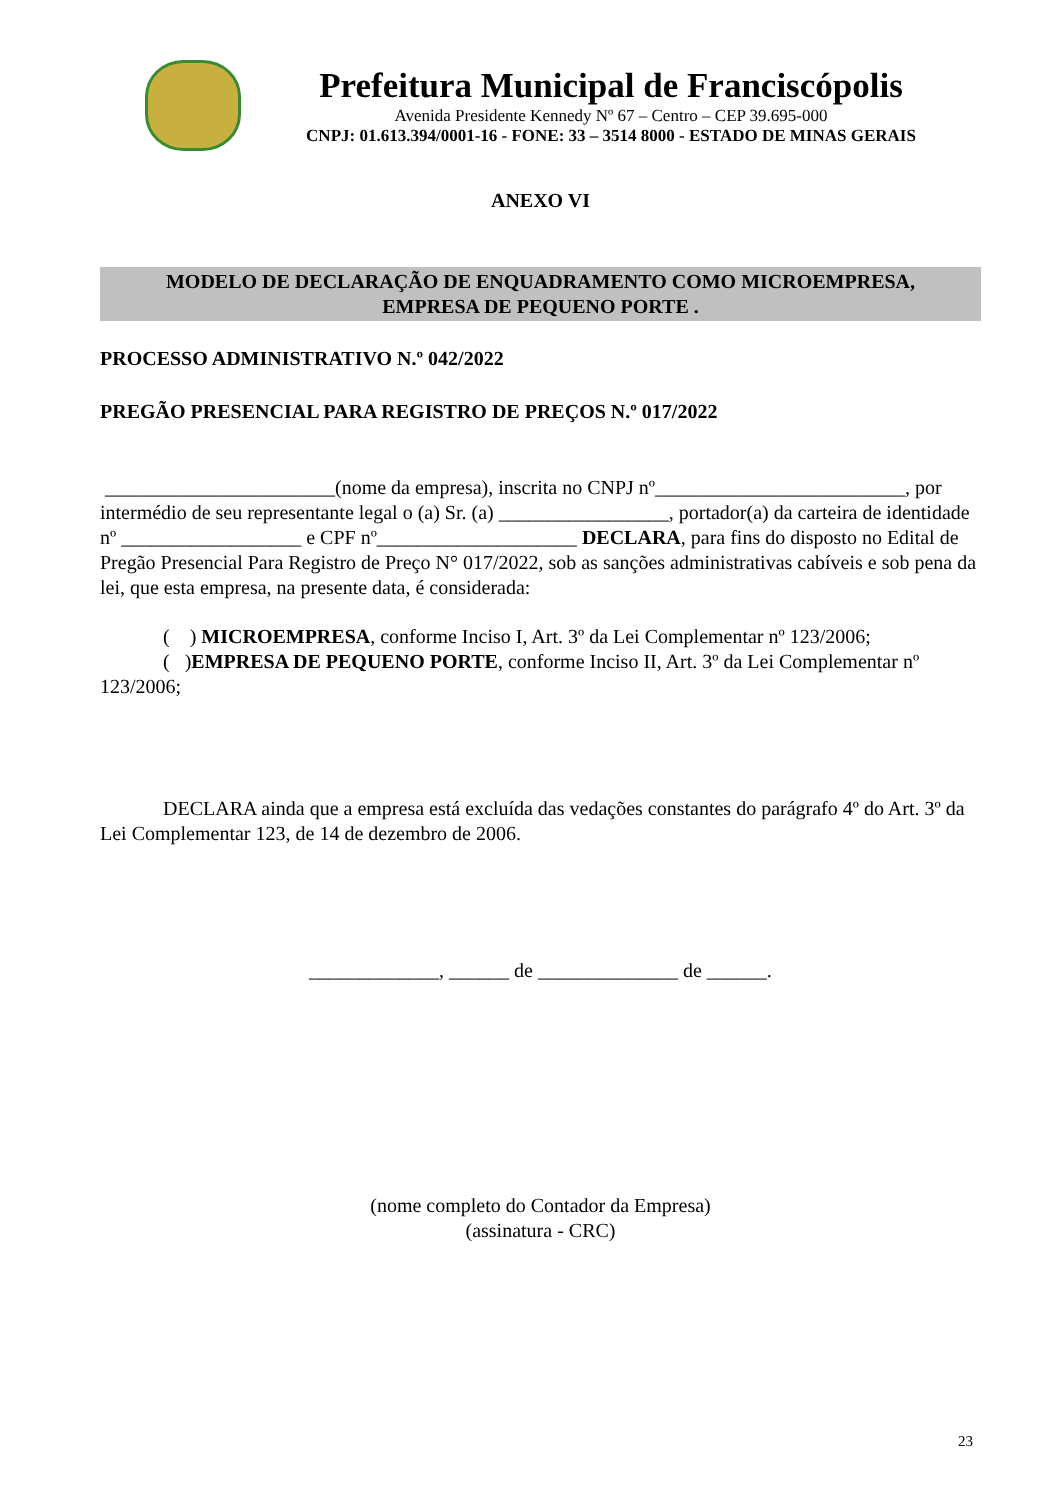Prefeitura Municipal de Franciscópolis
Avenida Presidente Kennedy Nº 67 – Centro – CEP 39.695-000
CNPJ: 01.613.394/0001-16 - FONE: 33 – 3514 8000 - ESTADO DE MINAS GERAIS
ANEXO VI
MODELO DE DECLARAÇÃO DE ENQUADRAMENTO COMO MICROEMPRESA,
EMPRESA DE PEQUENO PORTE .
PROCESSO ADMINISTRATIVO N.º 042/2022
PREGÃO PRESENCIAL PARA REGISTRO DE PREÇOS N.º 017/2022
_______________________(nome da empresa), inscrita no CNPJ nº_________________________, por intermédio de seu representante legal o (a) Sr. (a) _________________, portador(a) da carteira de identidade nº __________________ e CPF nº____________________ DECLARA, para fins do disposto no Edital de Pregão Presencial Para Registro de Preço N° 017/2022, sob as sanções administrativas cabíveis e sob pena da lei, que esta empresa, na presente data, é considerada:
( ) MICROEMPRESA, conforme Inciso I, Art. 3º da Lei Complementar nº 123/2006;
( )EMPRESA DE PEQUENO PORTE, conforme Inciso II, Art. 3º da Lei Complementar nº 123/2006;
DECLARA ainda que a empresa está excluída das vedações constantes do parágrafo 4º do Art. 3º da Lei Complementar 123, de 14 de dezembro de 2006.
_____________, ______ de ______________ de ______.
(nome completo do Contador da Empresa)
(assinatura - CRC)
23